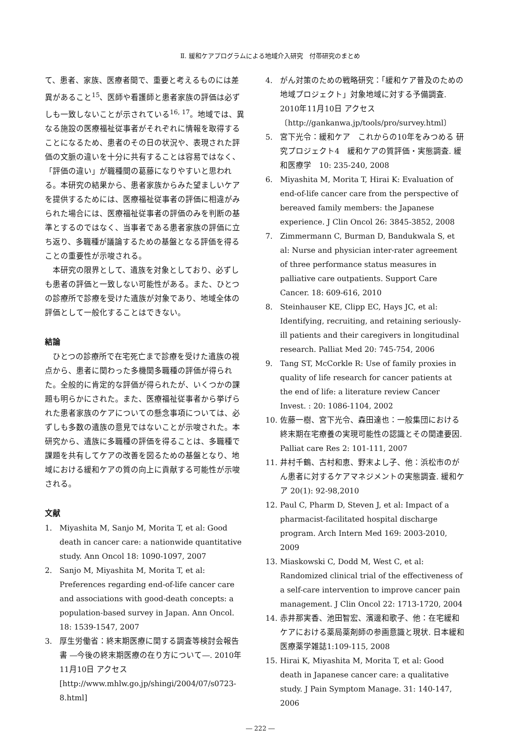Ⅱ. 緩和ケアプログラムによる地域介入研究　付帯研究のまとめ
て、患者、家族、医療者間で、重要と考えるものには差異があること<sup>15</sup>、医師や看護師と患者家族の評価は必ずしも一致しないことが示されている<sup>16, 17</sup>。地域では、異なる施設の医療福祉従事者がそれぞれに情報を取得することになるため、患者のその日の状況や、表現された評価の文脈の違いを十分に共有することは容易ではなく、「評価の違い」が職種間の葛藤になりやすいと思われる。本研究の結果から、患者家族からみた望ましいケアを提供するためには、医療福祉従事者の評価に相違がみられた場合には、医療福祉従事者の評価のみを判断の基準とするのではなく、当事者である患者家族の評価に立ち返り、多職種が議論するための基盤となる評価を得ることの重要性が示唆される。
本研究の限界として、遺族を対象としており、必ずしも患者の評価と一致しない可能性がある。また、ひとつの診療所で診療を受けた遺族が対象であり、地域全体の評価として一般化することはできない。
結論
ひとつの診療所で在宅死亡まで診療を受けた遺族の視点から、患者に関わった多機関多職種の評価が得られた。全般的に肯定的な評価が得られたが、いくつかの課題も明らかにされた。また、医療福祉従事者から挙げられた患者家族のケアについての懸念事項については、必ずしも多数の遺族の意見ではないことが示唆された。本研究から、遺族に多職種の評価を得ることは、多職種で課題を共有してケアの改善を図るための基盤となり、地域における緩和ケアの質の向上に貢献する可能性が示唆される。
文献
1. Miyashita M, Sanjo M, Morita T, et al: Good death in cancer care: a nationwide quantitative study. Ann Oncol 18: 1090-1097, 2007
2. Sanjo M, Miyashita M, Morita T, et al: Preferences regarding end-of-life cancer care and associations with good-death concepts: a population-based survey in Japan. Ann Oncol. 18: 1539-1547, 2007
3. 厚生労働省：終末期医療に関する調査等検討会報告書 ―今後の終末期医療の在り方について―. 2010年11月10日 アクセス [http://www.mhlw.go.jp/shingi/2004/07/s0723-8.html]
4. がん対策のための戦略研究：「緩和ケア普及のための地域プロジェクト」対象地域に対する予備調査. 2010年11月10日 アクセス〔http://gankanwa.jp/tools/pro/survey.html〕
5. 宮下光令：緩和ケア　これからの10年をみつめる 研究プロジェクト4　緩和ケアの質評価・実態調査. 緩和医療学　10: 235-240, 2008
6. Miyashita M, Morita T, Hirai K: Evaluation of end-of-life cancer care from the perspective of bereaved family members: the Japanese experience. J Clin Oncol 26: 3845-3852, 2008
7. Zimmermann C, Burman D, Bandukwala S, et al: Nurse and physician inter-rater agreement of three performance status measures in palliative care outpatients. Support Care Cancer. 18: 609-616, 2010
8. Steinhauser KE, Clipp EC, Hays JC, et al: Identifying, recruiting, and retaining seriously-ill patients and their caregivers in longitudinal research. Palliat Med 20: 745-754, 2006
9. Tang ST, McCorkle R: Use of family proxies in quality of life research for cancer patients at the end of life: a literature review Cancer Invest. : 20: 1086-1104, 2002
10. 佐藤一樹、宮下光令、森田達也：一般集団における終末期在宅療養の実現可能性の認識とその関連要因. Palliat care Res 2: 101-111, 2007
11. 井村千鶴、古村和恵、野末よし子、他：浜松市のがん患者に対するケアマネジメントの実態調査. 緩和ケア 20(1): 92-98,2010
12. Paul C, Pharm D, Steven J, et al: Impact of a pharmacist-facilitated hospital discharge program. Arch Intern Med 169: 2003-2010, 2009
13. Miaskowski C, Dodd M, West C, et al: Randomized clinical trial of the effectiveness of a self-care intervention to improve cancer pain management. J Clin Oncol 22: 1713-1720, 2004
14. 赤井那実香、池田智宏、濱邊和歌子、他：在宅緩和ケアにおける薬局薬剤師の参画意識と現状. 日本緩和医療薬学雑誌1:109-115, 2008
15. Hirai K, Miyashita M, Morita T, et al: Good death in Japanese cancer care: a qualitative study. J Pain Symptom Manage. 31: 140-147, 2006
― 222 ―